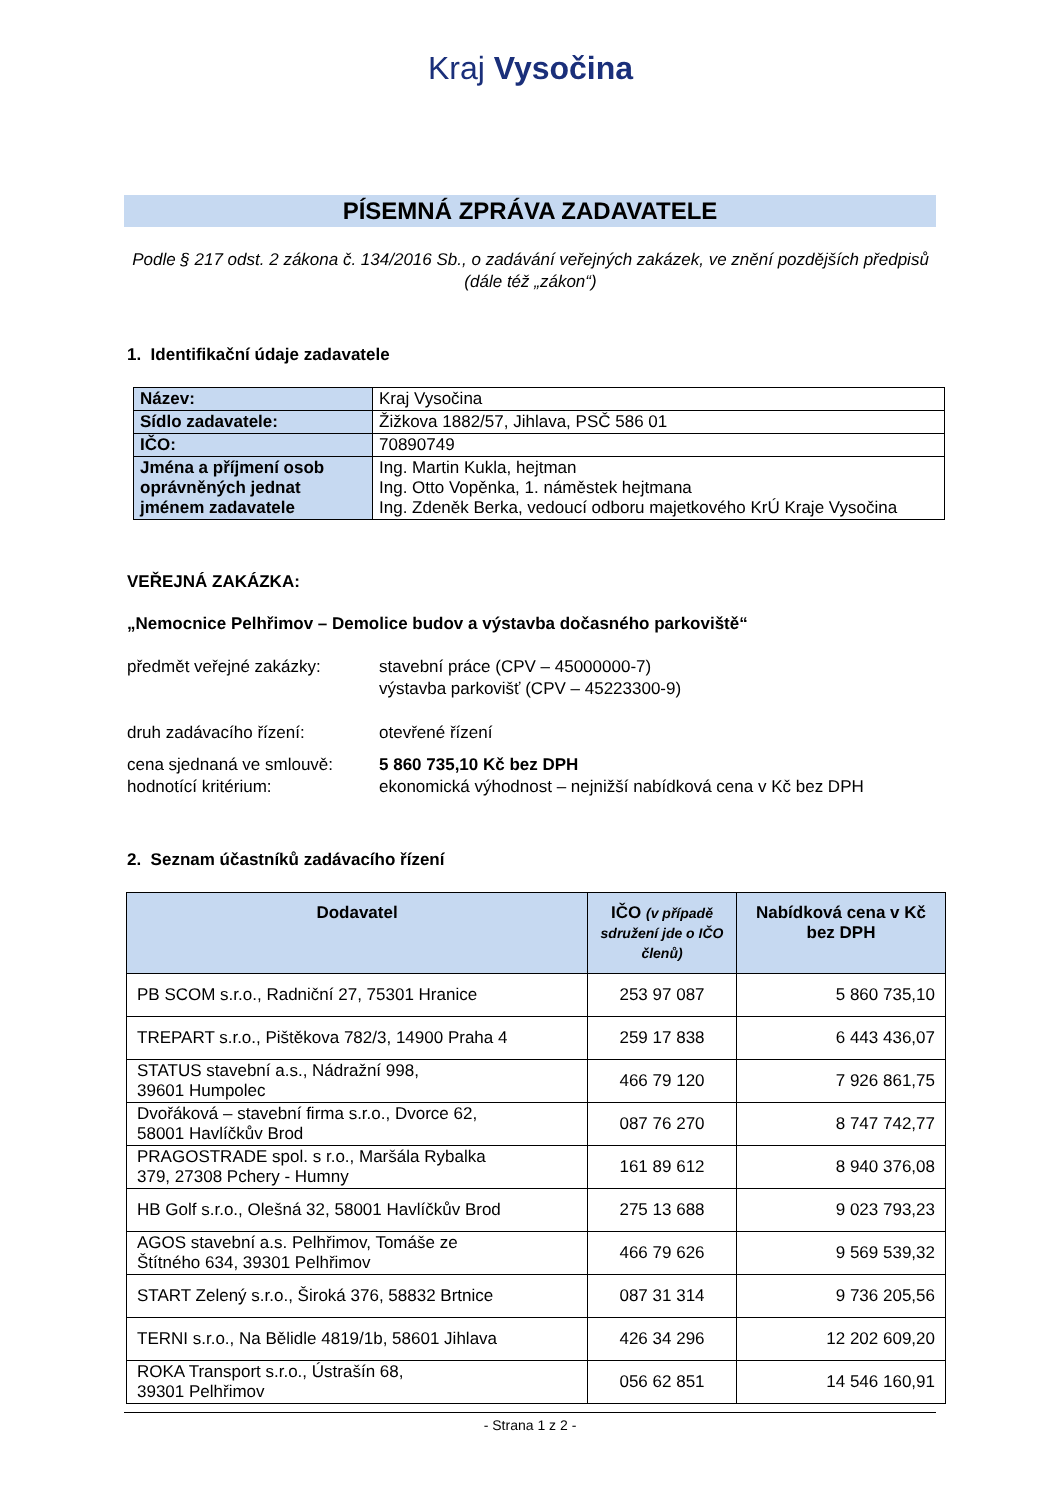Kraj Vysočina
PÍSEMNÁ ZPRÁVA ZADAVATELE
Podle § 217 odst. 2 zákona č. 134/2016 Sb., o zadávání veřejných zakázek, ve znění pozdějších předpisů (dále též „zákon“)
1. Identifikační údaje zadavatele
| Název: | Kraj Vysočina |
| Sídlo zadavatele: | Žižkova 1882/57, Jihlava, PSČ 586 01 |
| IČO: | 70890749 |
| Jména a příjmení osob oprávněných jednat jménem zadavatele | Ing. Martin Kukla, hejtman Ing. Otto Vopěnka, 1. náměstek hejtmana Ing. Zdeněk Berka, vedoucí odboru majetkového KrÚ Kraje Vysočina |
VEŘEJNÁ ZAKÁZKA:
„Nemocnice Pelhřimov – Demolice budov a výstavba dočasného parkoviště“
předmět veřejné zakázky: stavební práce (CPV – 45000000-7)
výstavba parkovišť (CPV – 45223300-9)
druh zadávacího řízení: otevřené řízení
cena sjednaná ve smlouvě:
5 860 735,10 Kč bez DPH
hodnotící kritérium: ekonomická výhodnost – nejnižší nabídková cena v Kč bez DPH
2. Seznam účastníků zadávacího řízení
| Dodavatel | IČO (v případě sdružení jde o IČO členů) | Nabídková cena v Kč bez DPH |
| --- | --- | --- |
| PB SCOM s.r.o., Radniční 27, 75301 Hranice | 253 97 087 | 5 860 735,10 |
| TREPART s.r.o., Pištěkova 782/3, 14900 Praha 4 | 259 17 838 | 6 443 436,07 |
| STATUS stavební a.s., Nádražní 998, 39601 Humpolec | 466 79 120 | 7 926 861,75 |
| Dvořáková – stavební firma s.r.o., Dvorce 62, 58001 Havlíčkův Brod | 087 76 270 | 8 747 742,77 |
| PRAGOSTRADE spol. s r.o., Maršála Rybalka 379, 27308 Pchery - Humny | 161 89 612 | 8 940 376,08 |
| HB Golf s.r.o., Olešná 32, 58001 Havlíčkův Brod | 275 13 688 | 9 023 793,23 |
| AGOS stavební a.s. Pelhřimov, Tomáše ze Štítného 634, 39301 Pelhřimov | 466 79 626 | 9 569 539,32 |
| START Zelený s.r.o., Široká 376, 58832 Brtnice | 087 31 314 | 9 736 205,56 |
| TERNI s.r.o., Na Bělidle 4819/1b, 58601 Jihlava | 426 34 296 | 12 202 609,20 |
| ROKA Transport s.r.o., Ústrašín 68, 39301 Pelhřimov | 056 62 851 | 14 546 160,91 |
- Strana 1 z 2 -